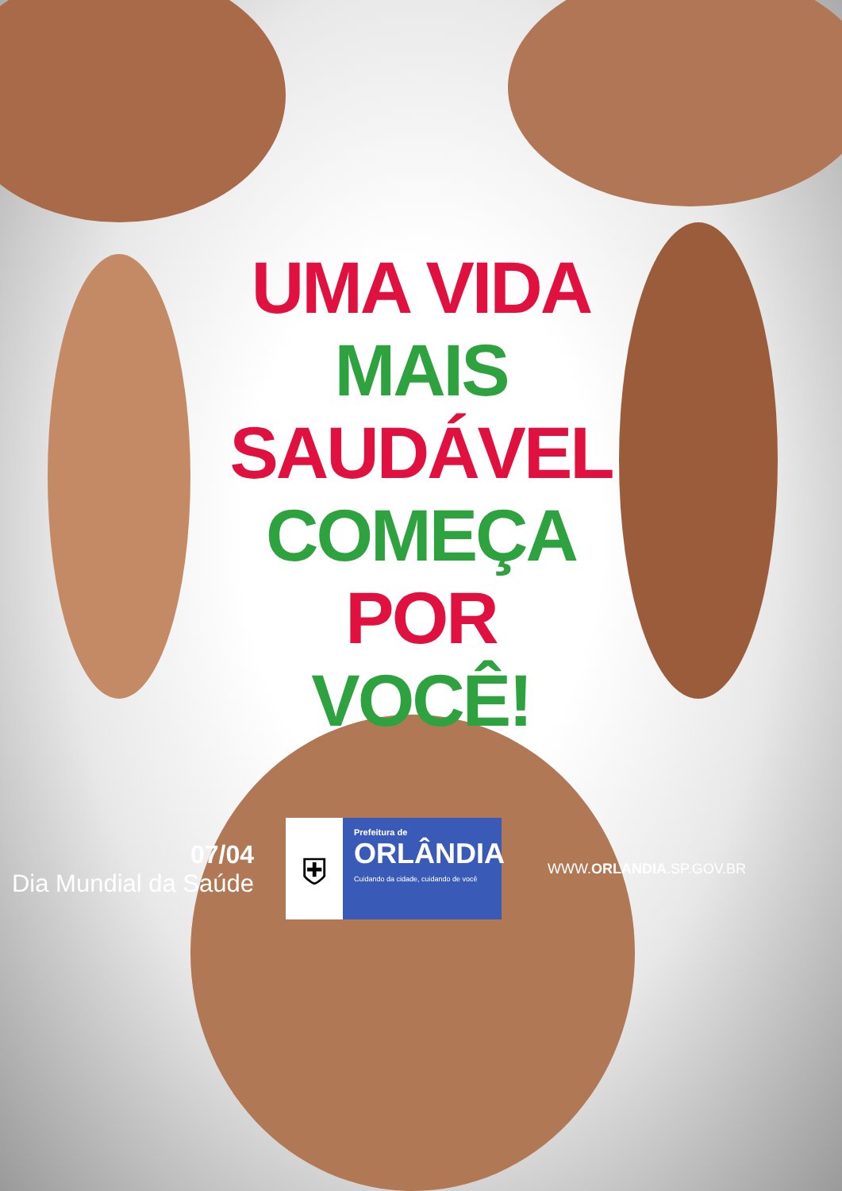UMA VIDA
MAIS
SAUDÁVEL
COMEÇA
POR
VOCÊ!
07/04
Dia Mundial da Saúde
⛨
Prefeitura de
ORLÂNDIA
Cuidando da cidade, cuidando de você
WWW.ORLANDIA.SP.GOV.BR